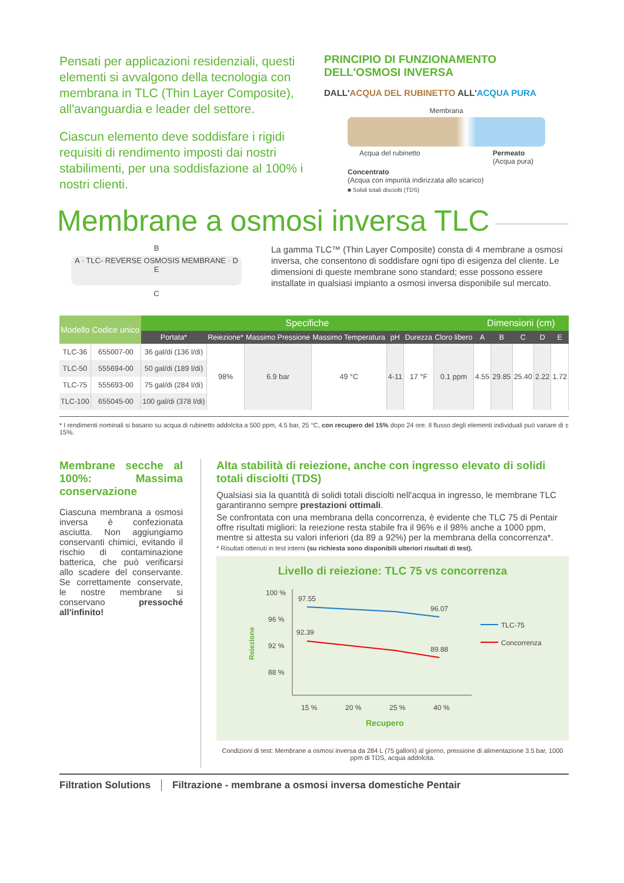Pensati per applicazioni residenziali, questi elementi si avvalgono della tecnologia con membrana in TLC (Thin Layer Composite), all'avanguardia e leader del settore.
Ciascun elemento deve soddisfare i rigidi requisiti di rendimento imposti dai nostri stabilimenti, per una soddisfazione al 100% i nostri clienti.
PRINCIPIO DI FUNZIONAMENTO DELL'OSMOSI INVERSA
DALL'ACQUA DEL RUBINETTO ALL'ACQUA PURA
Membrana
Acqua del rubinetto Permeato
(Acqua pura)
Concentrato
(Acqua con impurità indirizzata allo scarico)
■ Solidi totali disciolti (TDS)
Membrane a osmosi inversa TLC
B
A · TLC- REVERSE OSMOSIS MEMBRANE · D E
C
La gamma TLC™ (Thin Layer Composite) consta di 4 membrane a osmosi inversa, che consentono di soddisfare ogni tipo di esigenza del cliente. Le dimensioni di queste membrane sono standard; esse possono essere installate in qualsiasi impianto a osmosi inversa disponibile sul mercato.
| Modello | Codice unico | Specifiche | | | | | | | Dimensioni (cm) | | | | |
| --- | --- | --- | --- | --- | --- | --- | --- | --- | --- | --- | --- | --- | --- |
| | | Portata* | Reiezione* | Massimo Pressione | Massimo Temperatura | pH | Durezza | Cloro libero | A | B | C | D | E |
| TLC-36 | 655007-00 | 36 gal/di (136 l/di) | 98% | 6.9 bar | 49 °C | 4-11 | 17 °F | 0.1 ppm | 4.55 | 29.85 | 25.40 | 2.22 | 1.72 |
| TLC-50 | 555694-00 | 50 gal/di (189 l/di) | | | | | | | | | | | |
| TLC-75 | 555693-00 | 75 gal/di (284 l/di) | | | | | | | | | | | |
| TLC-100 | 655045-00 | 100 gal/di (378 l/di) | | | | | | | | | | | |
* I rendimenti nominali si basano su acqua di rubinetto addolcita a 500 ppm, 4.5 bar, 25 °C, con recupero del 15% dopo 24 ore. Il flusso degli elementi individuali può variare di ± 15%.
Membrane secche al 100%: Massima conservazione
Ciascuna membrana a osmosi inversa è confezionata asciutta. Non aggiungiamo conservanti chimici, evitando il rischio di contaminazione batterica, che può verificarsi allo scadere del conservante. Se correttamente conservate, le nostre membrane si conservano pressoché all'infinito!
Alta stabilità di reiezione, anche con ingresso elevato di solidi totali disciolti (TDS)
Qualsiasi sia la quantità di solidi totali disciolti nell'acqua in ingresso, le membrane TLC garantiranno sempre prestazioni ottimali.
Se confrontata con una membrana della concorrenza, è evidente che TLC 75 di Pentair offre risultati migliori: la reiezione resta stabile fra il 96% e il 98% anche a 1000 ppm, mentre si attesta su valori inferiori (da 89 a 92%) per la membrana della concorrenza*.
* Risultati ottenuti in test interni (su richiesta sono disponibili ulteriori risultati di test).
Livello di reiezione: TLC 75 vs concorrenza
Reiezione
100 %
96 %
92 %
88 %
97.55
96.07
92.39
89.88
15 %
20 %
25 %
40 %
Recupero
TLC-75
Concorrenza
Condizioni di test: Membrane a osmosi inversa da 284 L (75 galloni) al giorno, pressione di alimentazione 3.5 bar, 1000 ppm di TDS, acqua addolcita.
Filtration Solutions Filtrazione - membrane a osmosi inversa domestiche Pentair